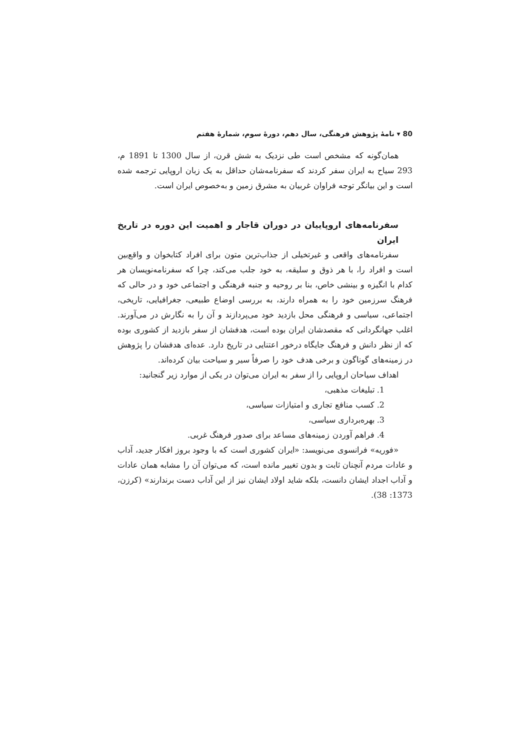80 ▾ نامهٔ پژوهش فرهنگی، سال دهم، دورهٔ سوم، شمارهٔ هفتم
همان‌گونه که مشخص است طی نزدیک به شش قرن، از سال 1300 تا 1891 م، 293 سیاح به ایران سفر کردند که سفرنامه‌شان حداقل به یک زبان اروپایی ترجمه شده است و این بیانگر توجه فراوان غربیان به مشرق زمین و به‌خصوص ایران است.
سفرنامه‌های اروپاییان در دوران قاجار و اهمیت این دوره در تاریخ ایران
سفرنامه‌های واقعی و غیرتخیلی از جذاب‌ترین متون برای افراد کتابخوان و واقع‌بین است و افراد را، با هر ذوق و سلیقه، به خود جلب می‌کند، چرا که سفرنامه‌نویسان هر کدام با انگیزه و بینشی خاص، بنا بر روحیه و جنبه فرهنگی و اجتماعی خود و در حالی که فرهنگ سرزمین خود را به همراه دارند، به بررسی اوضاع طبیعی، جغرافیایی، تاریخی، اجتماعی، سیاسی و فرهنگی محل بازدید خود می‌پردازند و آن را به نگارش در می‌آورند. اغلب جهانگردانی که مقصدشان ایران بوده است، هدفشان از سفر بازدید از کشوری بوده که از نظر دانش و فرهنگ جایگاه درخور اعتنایی در تاریخ دارد. عده‌ای هدفشان را پژوهش در زمینه‌های گوناگون و برخی هدف خود را صرفاً سیر و سیاحت بیان کرده‌اند.
اهداف سیاحان اروپایی را از سفر به ایران می‌توان در یکی از موارد زیر گنجانید:
1. تبلیغات مذهبی،
2. کسب منافع تجاری و امتیازات سیاسی،
3. بهره‌برداری سیاسی،
4. فراهم آوردن زمینه‌های مساعد برای صدور فرهنگ غربی.
«فوریه» فرانسوی می‌نویسد: «ایران کشوری است که با وجود بروز افکار جدید، آداب و عادات مردم آنچنان ثابت و بدون تغییر مانده است، که می‌توان آن را مشابه همان عادات و آداب اجداد ایشان دانست، بلکه شاید اولاد ایشان نیز از این آداب دست برندارند» (کرزن، 1373: 38).